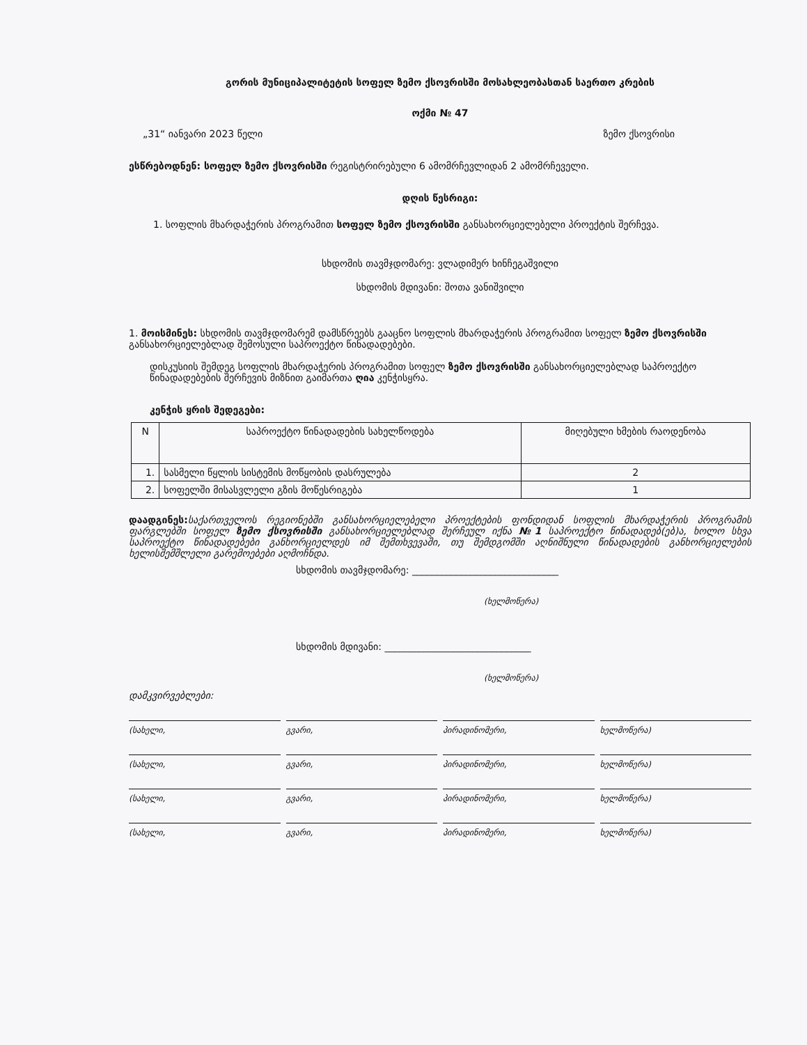გორის მუნიციპალიტეტის სოფელ ზემო ქსოვრისში მოსახლეობასთან საერთო კრების
ოქმი № 47
„31“ იანვარი 2023 წელი ზემო ქსოვრისი
ესწრებოდნენ: სოფელ ზემო ქსოვრისში რეგისტრირებული 6 ამომრჩევლიდან 2 ამომრჩეველი.
დღის წესრიგი:
1. სოფლის მხარდაჭერის პროგრამით სოფელ ზემო ქსოვრისში განსახორციელებელი პროექტის შერჩევა.
სხდომის თავმჯდომარე: ვლადიმერ ხინჩეგაშვილი
სხდომის მდივანი: შოთა ვანიშვილი
1. მოისმინეს: სხდომის თავმჯდომარემ დამსწრეებს გააცნო სოფლის მხარდაჭერის პროგრამით სოფელ ზემო ქსოვრისში განსახორციელებლად შემოსული საპროექტო წინადადებები.
დისკუსიის შემდეგ სოფლის მხარდაჭერის პროგრამით სოფელ ზემო ქსოვრისში განსახორციელებლად საპროექტო წინადადებების შერჩევის მიზნით გაიმართა ღია კენჭისყრა.
კენჭის ყრის შედეგები:
| N | საპროექტო წინადადების სახელწოდება | მიღებული ხმების რაოდენობა |
| --- | --- | --- |
| 1. | სასმელი წყლის სისტემის მოწყობის დასრულება | 2 |
| 2. | სოფელში მისასვლელი გზის მოწესრიგება | 1 |
დაადგინეს: საქართველოს რეგიონებში განსახორციელებელი პროექტების ფონდიდან სოფლის მხარდაჭერის პროგრამის ფარგლებში სოფელ ზემო ქსოვრისში განსახორციელებლად შერჩეულ იქნა №1 საპროექტო წინადადებ(ებ)ა, ხოლო სხვა საპროექტო წინადადებები განხორციელდეს იმ შემთხვევაში, თუ შემდგომში აღნიშნული წინადადების განხორციელების ხელისშემშლელი გარემოებები აღმოჩნდა.
სხდომის თავმჯდომარე: ______________________________
(ხელმოწერა)
სხდომის მდივანი: ______________________________
(ხელმოწერა)
დამკვირვებლები:
(სახელი, გვარი, პირადინომერი, ხელმოწერა)
(სახელი, გვარი, პირადინომერი, ხელმოწერა)
(სახელი, გვარი, პირადინომერი, ხელმოწერა)
(სახელი, გვარი, პირადინომერი, ხელმოწერა)